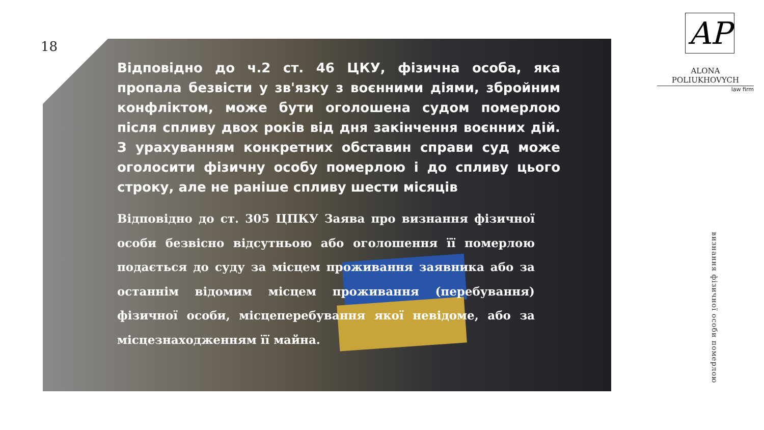18 AP
ALONA POLIUKHOVYCH
law firm
Відповідно до ч.2 ст. 46 ЦКУ, фізична особа, яка пропала безвісти у зв'язку з воєнними діями, збройним конфліктом, може бути оголошена судом померлою після спливу двох років від дня закінчення воєнних дій. З урахуванням конкретних обставин справи суд може оголосити фізичну особу померлою і до спливу цього строку, але не раніше спливу шести місяців
Відповідно до ст. 305 ЦПКУ Заява про визнання фізичної особи безвісно відсутньою або оголошення її померлою подається до суду за місцем проживання заявника або за останнім відомим місцем проживання (перебування) фізичної особи, місцеперебування якої невідоме, або за місцезнаходженням її майна.
визнання фізичної особи померлою